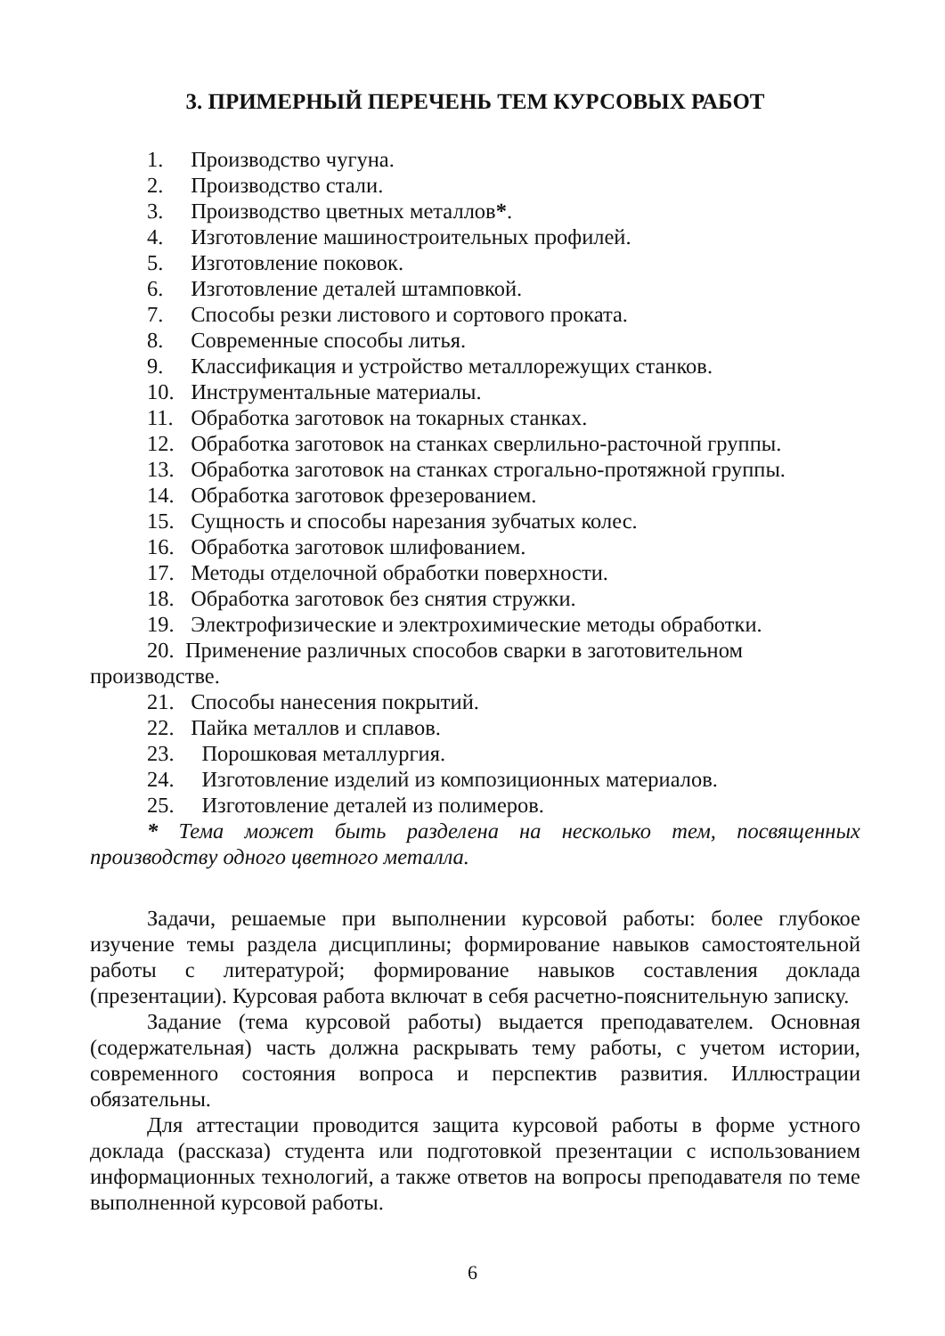3. ПРИМЕРНЫЙ ПЕРЕЧЕНЬ ТЕМ КУРСОВЫХ РАБОТ
1. Производство чугуна.
2. Производство стали.
3. Производство цветных металлов*.
4. Изготовление машиностроительных профилей.
5. Изготовление поковок.
6. Изготовление деталей штамповкой.
7. Способы резки листового и сортового проката.
8. Современные способы литья.
9. Классификация и устройство металлорежущих станков.
10. Инструментальные материалы.
11. Обработка заготовок на токарных станках.
12. Обработка заготовок на станках сверлильно-расточной группы.
13. Обработка заготовок на станках строгально-протяжной группы.
14. Обработка заготовок фрезерованием.
15. Сущность и способы нарезания зубчатых колес.
16. Обработка заготовок шлифованием.
17. Методы отделочной обработки поверхности.
18. Обработка заготовок без снятия стружки.
19. Электрофизические и электрохимические методы обработки.
20. Применение различных способов сварки в заготовительном производстве.
21. Способы нанесения покрытий.
22. Пайка металлов и сплавов.
23. Порошковая металлургия.
24. Изготовление изделий из композиционных материалов.
25. Изготовление деталей из полимеров.
* Тема может быть разделена на несколько тем, посвященных производству одного цветного металла.
Задачи, решаемые при выполнении курсовой работы: более глубокое изучение темы раздела дисциплины; формирование навыков самостоятельной работы с литературой; формирование навыков составления доклада (презентации). Курсовая работа включат в себя расчетно-пояснительную записку.
Задание (тема курсовой работы) выдается преподавателем. Основная (содержательная) часть должна раскрывать тему работы, с учетом истории, современного состояния вопроса и перспектив развития. Иллюстрации обязательны.
Для аттестации проводится защита курсовой работы в форме устного доклада (рассказа) студента или подготовкой презентации с использованием информационных технологий, а также ответов на вопросы преподавателя по теме выполненной курсовой работы.
6